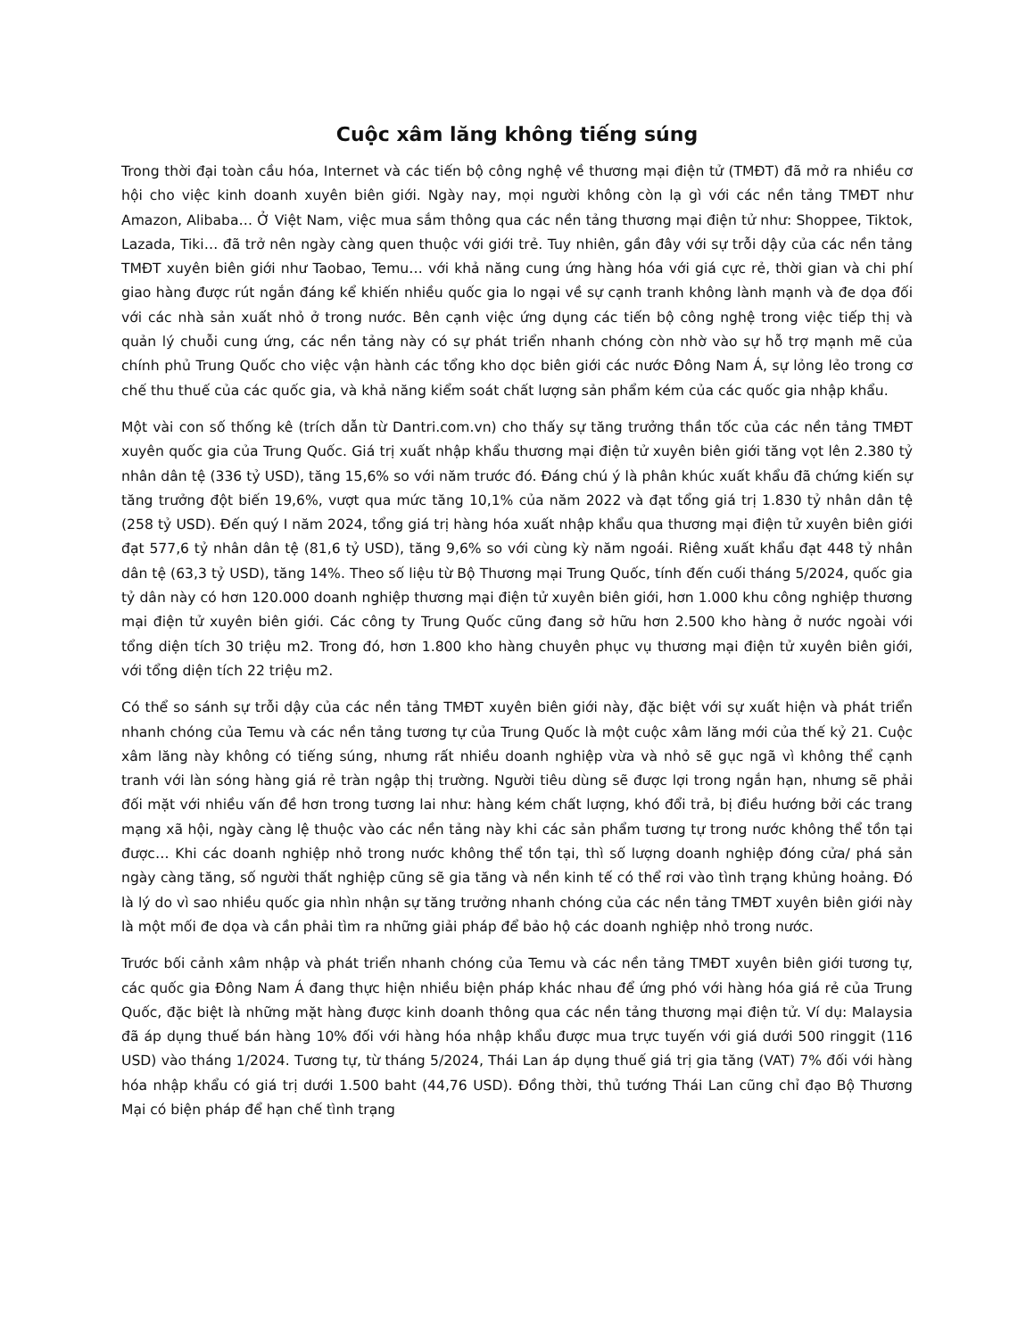Cuộc xâm lăng không tiếng súng
Trong thời đại toàn cầu hóa, Internet và các tiến bộ công nghệ về thương mại điện tử (TMĐT) đã mở ra nhiều cơ hội cho việc kinh doanh xuyên biên giới. Ngày nay, mọi người không còn lạ gì với các nền tảng TMĐT như Amazon, Alibaba… Ở Việt Nam, việc mua sắm thông qua các nền tảng thương mại điện tử như: Shoppee, Tiktok, Lazada, Tiki… đã trở nên ngày càng quen thuộc với giới trẻ. Tuy nhiên, gần đây với sự trỗi dậy của các nền tảng TMĐT xuyên biên giới như Taobao, Temu… với khả năng cung ứng hàng hóa với giá cực rẻ, thời gian và chi phí giao hàng được rút ngắn đáng kể khiến nhiều quốc gia lo ngại về sự cạnh tranh không lành mạnh và đe dọa đối với các nhà sản xuất nhỏ ở trong nước. Bên cạnh việc ứng dụng các tiến bộ công nghệ trong việc tiếp thị và quản lý chuỗi cung ứng, các nền tảng này có sự phát triển nhanh chóng còn nhờ vào sự hỗ trợ mạnh mẽ của chính phủ Trung Quốc cho việc vận hành các tổng kho dọc biên giới các nước Đông Nam Á, sự lỏng lẻo trong cơ chế thu thuế của các quốc gia, và khả năng kiểm soát chất lượng sản phẩm kém của các quốc gia nhập khẩu.
Một vài con số thống kê (trích dẫn từ Dantri.com.vn) cho thấy sự tăng trưởng thần tốc của các nền tảng TMĐT xuyên quốc gia của Trung Quốc. Giá trị xuất nhập khẩu thương mại điện tử xuyên biên giới tăng vọt lên 2.380 tỷ nhân dân tệ (336 tỷ USD), tăng 15,6% so với năm trước đó. Đáng chú ý là phân khúc xuất khẩu đã chứng kiến sự tăng trưởng đột biến 19,6%, vượt qua mức tăng 10,1% của năm 2022 và đạt tổng giá trị 1.830 tỷ nhân dân tệ (258 tỷ USD). Đến quý I năm 2024, tổng giá trị hàng hóa xuất nhập khẩu qua thương mại điện tử xuyên biên giới đạt 577,6 tỷ nhân dân tệ (81,6 tỷ USD), tăng 9,6% so với cùng kỳ năm ngoái. Riêng xuất khẩu đạt 448 tỷ nhân dân tệ (63,3 tỷ USD), tăng 14%. Theo số liệu từ Bộ Thương mại Trung Quốc, tính đến cuối tháng 5/2024, quốc gia tỷ dân này có hơn 120.000 doanh nghiệp thương mại điện tử xuyên biên giới, hơn 1.000 khu công nghiệp thương mại điện tử xuyên biên giới. Các công ty Trung Quốc cũng đang sở hữu hơn 2.500 kho hàng ở nước ngoài với tổng diện tích 30 triệu m2. Trong đó, hơn 1.800 kho hàng chuyên phục vụ thương mại điện tử xuyên biên giới, với tổng diện tích 22 triệu m2.
Có thể so sánh sự trỗi dậy của các nền tảng TMĐT xuyên biên giới này, đặc biệt với sự xuất hiện và phát triển nhanh chóng của Temu và các nền tảng tương tự của Trung Quốc là một cuộc xâm lăng mới của thế kỷ 21. Cuộc xâm lăng này không có tiếng súng, nhưng rất nhiều doanh nghiệp vừa và nhỏ sẽ gục ngã vì không thể cạnh tranh với làn sóng hàng giá rẻ tràn ngập thị trường. Người tiêu dùng sẽ được lợi trong ngắn hạn, nhưng sẽ phải đối mặt với nhiều vấn đề hơn trong tương lai như: hàng kém chất lượng, khó đổi trả, bị điều hướng bởi các trang mạng xã hội, ngày càng lệ thuộc vào các nền tảng này khi các sản phẩm tương tự trong nước không thể tồn tại được… Khi các doanh nghiệp nhỏ trong nước không thể tồn tại, thì số lượng doanh nghiệp đóng cửa/ phá sản ngày càng tăng, số người thất nghiệp cũng sẽ gia tăng và nền kinh tế có thể rơi vào tình trạng khủng hoảng. Đó là lý do vì sao nhiều quốc gia nhìn nhận sự tăng trưởng nhanh chóng của các nền tảng TMĐT xuyên biên giới này là một mối đe dọa và cần phải tìm ra những giải pháp để bảo hộ các doanh nghiệp nhỏ trong nước.
Trước bối cảnh xâm nhập và phát triển nhanh chóng của Temu và các nền tảng TMĐT xuyên biên giới tương tự, các quốc gia Đông Nam Á đang thực hiện nhiều biện pháp khác nhau để ứng phó với hàng hóa giá rẻ của Trung Quốc, đặc biệt là những mặt hàng được kinh doanh thông qua các nền tảng thương mại điện tử. Ví dụ: Malaysia đã áp dụng thuế bán hàng 10% đối với hàng hóa nhập khẩu được mua trực tuyến với giá dưới 500 ringgit (116 USD) vào tháng 1/2024. Tương tự, từ tháng 5/2024, Thái Lan áp dụng thuế giá trị gia tăng (VAT) 7% đối với hàng hóa nhập khẩu có giá trị dưới 1.500 baht (44,76 USD). Đồng thời, thủ tướng Thái Lan cũng chỉ đạo Bộ Thương Mại có biện pháp để hạn chế tình trạng